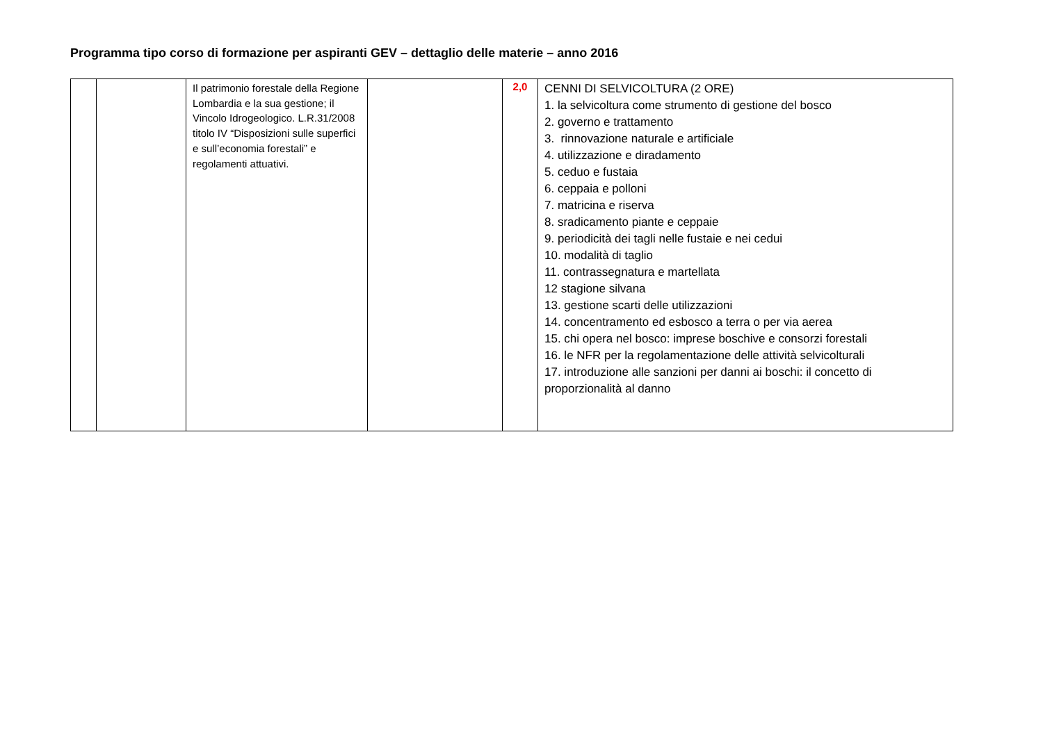Programma tipo corso di formazione per aspiranti GEV – dettaglio delle materie – anno 2016
| | | Il patrimonio forestale della Regione Lombardia e la sua gestione; il Vincolo Idrogeologico. L.R.31/2008 titolo IV “Disposizioni sulle superfici e sull’economia forestali” e regolamenti attuativi. | | 2,0 | CENNI DI SELVICOLTURA (2 ORE) 1. la selvicoltura come strumento di gestione del bosco 2. governo e trattamento 3. rinnovazione naturale e artificiale 4. utilizzazione e diradamento 5. ceduo e fustaia 6. ceppaia e polloni 7. matricina e riserva 8. sradicamento piante e ceppaie 9. periodicità dei tagli nelle fustaie e nei cedui 10. modalità di taglio 11. contrassegnatura e martellata 12 stagione silvana 13. gestione scarti delle utilizzazioni 14. concentramento ed esbosco a terra o per via aerea 15. chi opera nel bosco: imprese boschive e consorzi forestali 16. le NFR per la regolamentazione delle attività selvicolturali 17. introduzione alle sanzioni per danni ai boschi: il concetto di proporzionalità al danno |